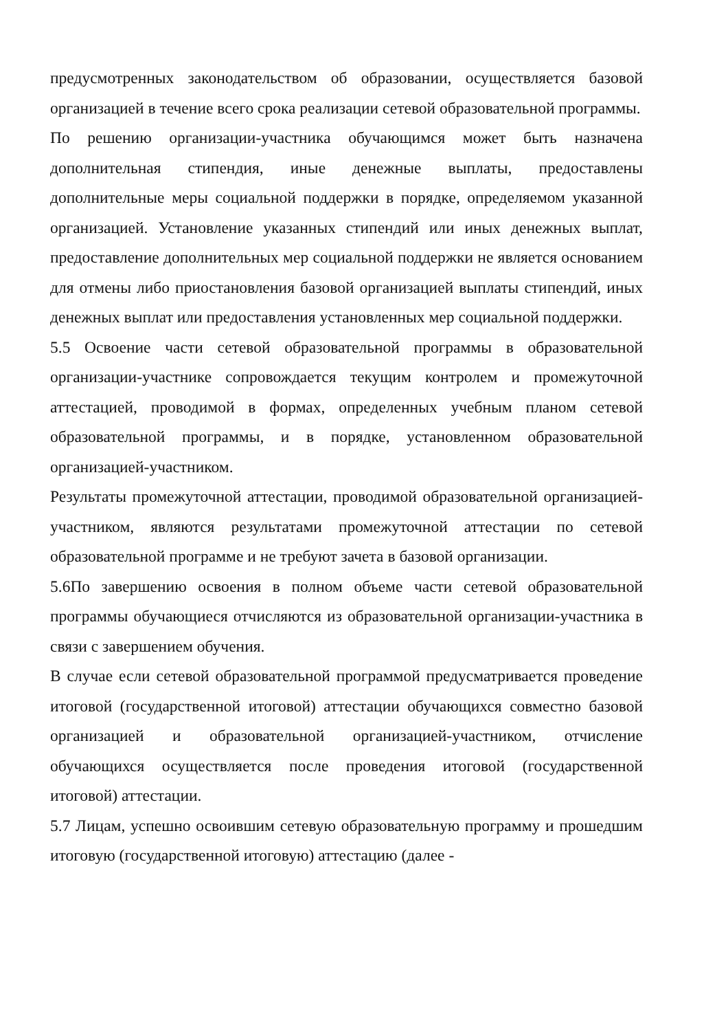предусмотренных законодательством об образовании, осуществляется базовой организацией в течение всего срока реализации сетевой образовательной программы.
По решению организации-участника обучающимся может быть назначена дополнительная стипендия, иные денежные выплаты, предоставлены дополнительные меры социальной поддержки в порядке, определяемом указанной организацией. Установление указанных стипендий или иных денежных выплат, предоставление дополнительных мер социальной поддержки не является основанием для отмены либо приостановления базовой организацией выплаты стипендий, иных денежных выплат или предоставления установленных мер социальной поддержки.
5.5 Освоение части сетевой образовательной программы в образовательной организации-участнике сопровождается текущим контролем и промежуточной аттестацией, проводимой в формах, определенных учебным планом сетевой образовательной программы, и в порядке, установленном образовательной организацией-участником.
Результаты промежуточной аттестации, проводимой образовательной организацией-участником, являются результатами промежуточной аттестации по сетевой образовательной программе и не требуют зачета в базовой организации.
5.6По завершению освоения в полном объеме части сетевой образовательной программы обучающиеся отчисляются из образовательной организации-участника в связи с завершением обучения.
В случае если сетевой образовательной программой предусматривается проведение итоговой (государственной итоговой) аттестации обучающихся совместно базовой организацией и образовательной организацией-участником, отчисление обучающихся осуществляется после проведения итоговой (государственной итоговой) аттестации.
5.7 Лицам, успешно освоившим сетевую образовательную программу и прошедшим итоговую (государственной итоговую) аттестацию (далее -